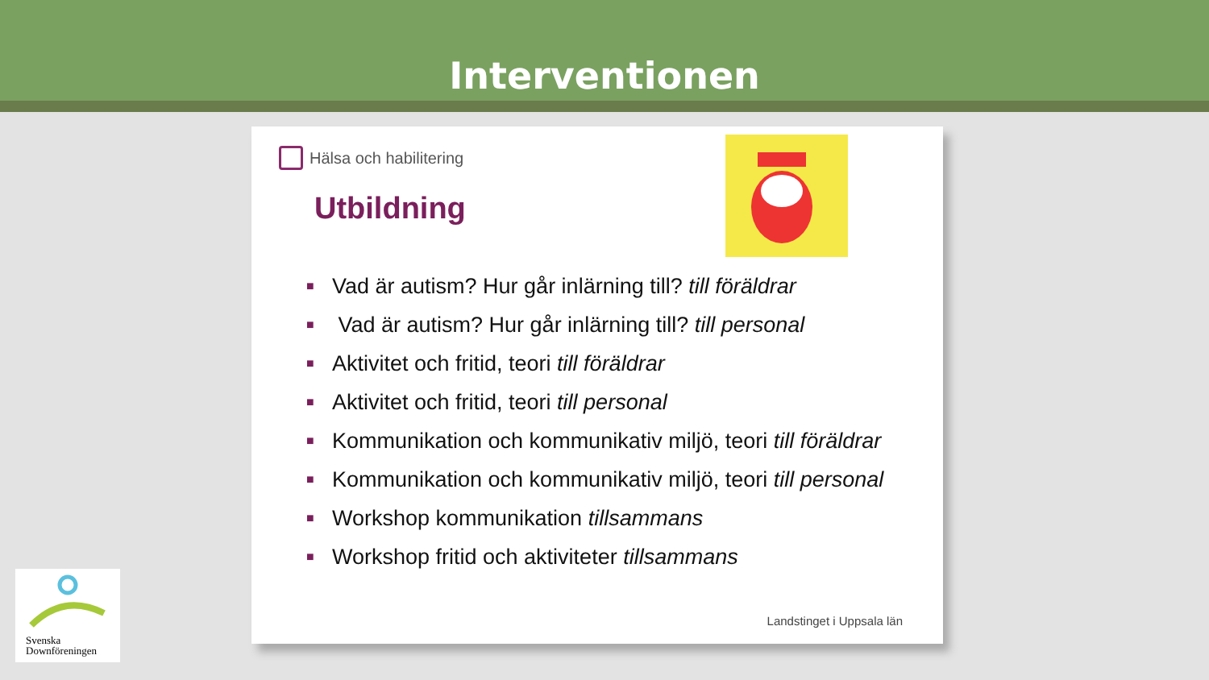Interventionen
Hälsa och habilitering
Utbildning
■ Vad är autism? Hur går inlärning till? till föräldrar
■ Vad är autism? Hur går inlärning till? till personal
■ Aktivitet och fritid, teori till föräldrar
■ Aktivitet och fritid, teori till personal
■ Kommunikation och kommunikativ miljö, teori till föräldrar
■ Kommunikation och kommunikativ miljö, teori till personal
■ Workshop kommunikation tillsammans
■ Workshop fritid och aktiviteter tillsammans
Landstinget i Uppsala län
Svenska
Downföreningen